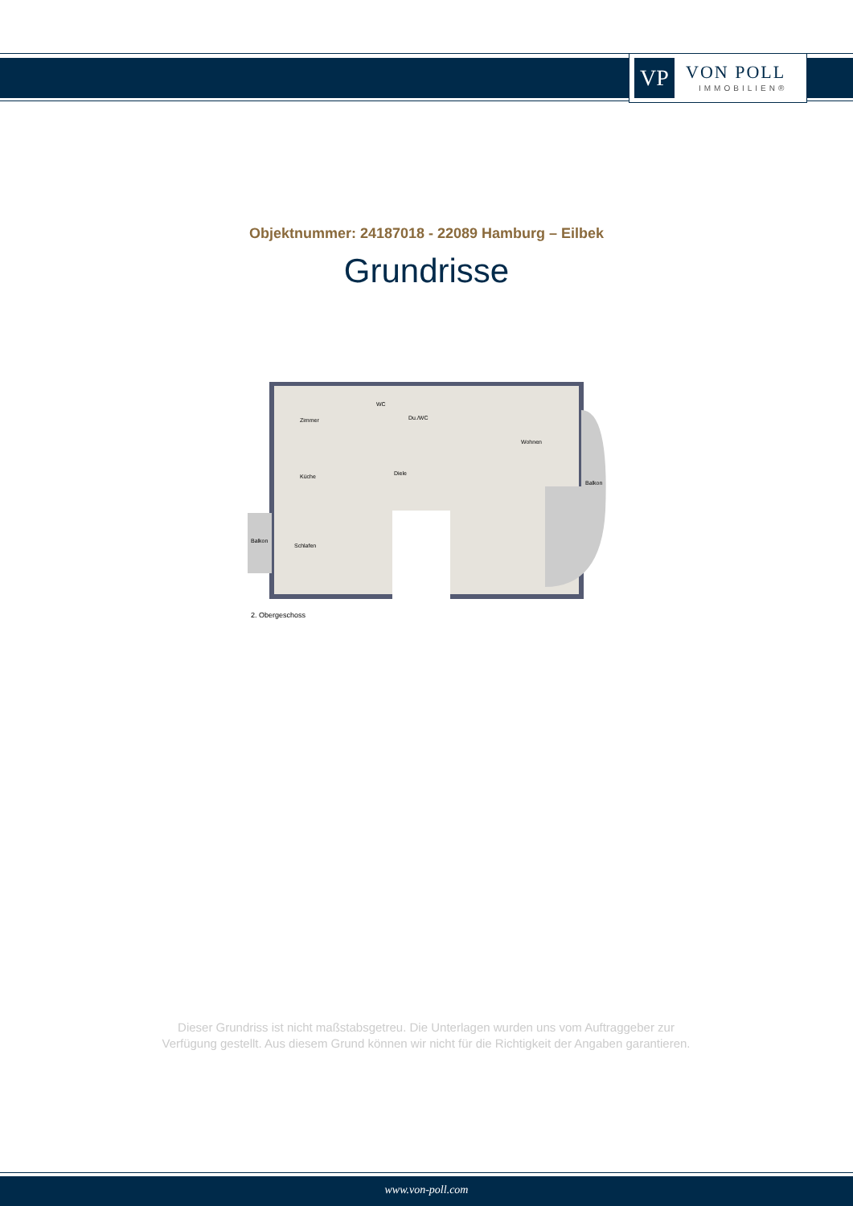VP
VON POLL
IMMOBILIEN®
Objektnummer: 24187018 - 22089 Hamburg – Eilbek
Grundrisse
Zimmer
WC
Du./WC
Wohnen
Küche
Diele
Balkon
Balkon
Schlafen
2. Obergeschoss
Dieser Grundriss ist nicht maßstabsgetreu. Die Unterlagen wurden uns vom Auftraggeber zur Verfügung gestellt. Aus diesem Grund können wir nicht für die Richtigkeit der Angaben garantieren.
www.von-poll.com